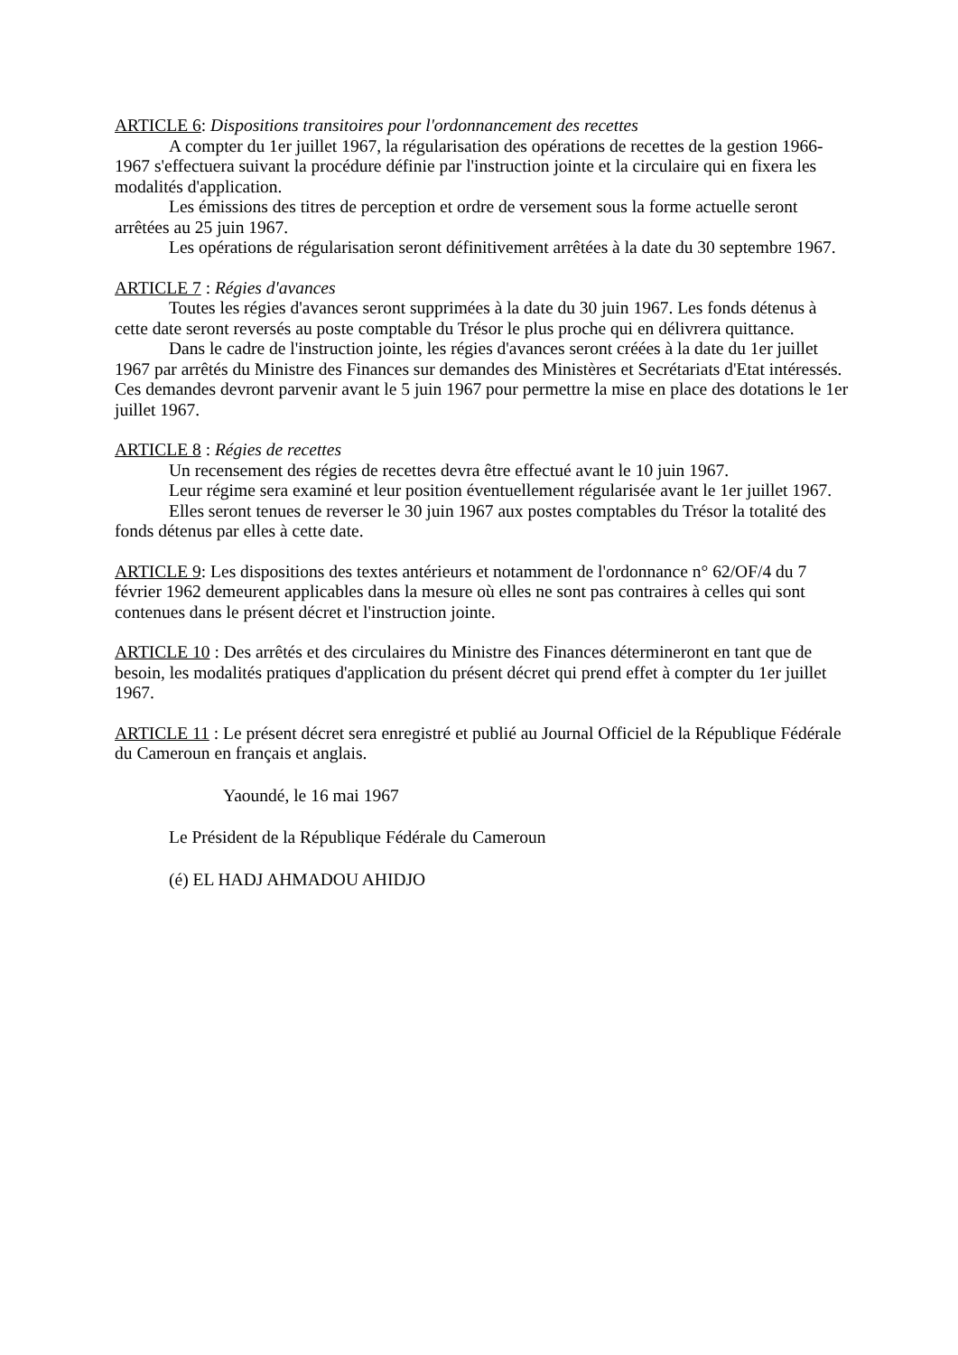ARTICLE 6: Dispositions transitoires pour l'ordonnancement des recettes
A compter du 1er juillet 1967, la régularisation des opérations de recettes de la gestion 1966-1967 s'effectuera suivant la procédure définie par l'instruction jointe et la circulaire qui en fixera les modalités d'application.
Les émissions des titres de perception et ordre de versement sous la forme actuelle seront arrêtées au 25 juin 1967.
Les opérations de régularisation seront définitivement arrêtées à la date du 30 septembre 1967.
ARTICLE 7 : Régies d'avances
Toutes les régies d'avances seront supprimées à la date du 30 juin 1967. Les fonds détenus à cette date seront reversés au poste comptable du Trésor le plus proche qui en délivrera quittance.
Dans le cadre de l'instruction jointe, les régies d'avances seront créées à la date du 1er juillet 1967 par arrêtés du Ministre des Finances sur demandes des Ministères et Secrétariats d'Etat intéressés. Ces demandes devront parvenir avant le 5 juin 1967 pour permettre la mise en place des dotations le 1er juillet 1967.
ARTICLE 8 : Régies de recettes
Un recensement des régies de recettes devra être effectué avant le 10 juin 1967.
Leur régime sera examiné et leur position éventuellement régularisée avant le 1er juillet 1967.
Elles seront tenues de reverser le 30 juin 1967 aux postes comptables du Trésor la totalité des fonds détenus par elles à cette date.
ARTICLE 9: Les dispositions des textes antérieurs et notamment de l'ordonnance n° 62/OF/4 du 7 février 1962 demeurent applicables dans la mesure où elles ne sont pas contraires à celles qui sont contenues dans le présent décret et l'instruction jointe.
ARTICLE 10 : Des arrêtés et des circulaires du Ministre des Finances détermineront en tant que de besoin, les modalités pratiques d'application du présent décret qui prend effet à compter du 1er juillet 1967.
ARTICLE 11 : Le présent décret sera enregistré et publié au Journal Officiel de la République Fédérale du Cameroun en français et anglais.
Yaoundé, le 16 mai 1967
Le Président de la République Fédérale du Cameroun
(é) EL HADJ AHMADOU AHIDJO